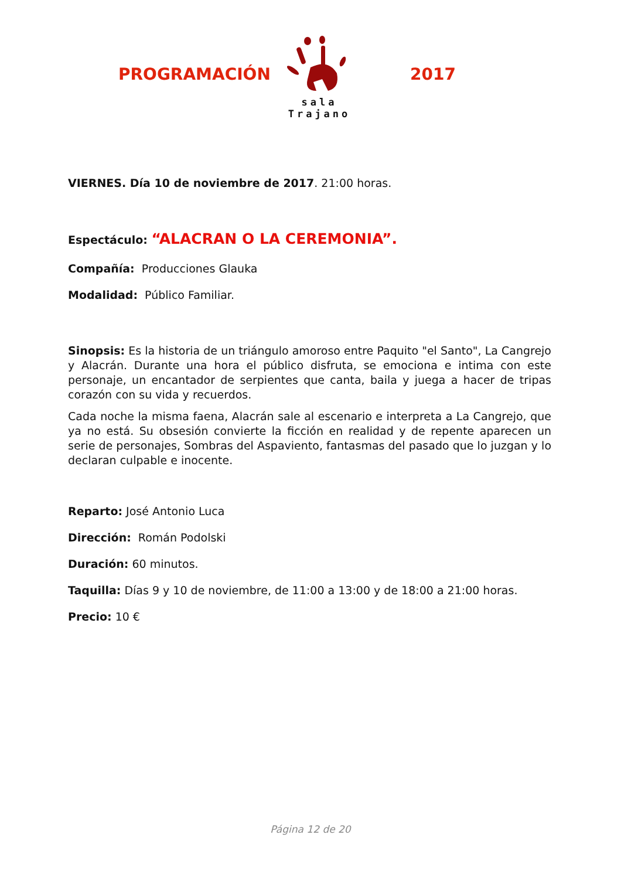PROGRAMACIÓN
sala Trajano
2017
VIERNES. Día 10 de noviembre de 2017. 21:00 horas.
Espectáculo: “ALACRAN O LA CEREMONIA”.
Compañía: Producciones Glauka
Modalidad: Público Familiar.
Sinopsis: Es la historia de un triángulo amoroso entre Paquito "el Santo", La Cangrejo y Alacrán. Durante una hora el público disfruta, se emociona e intima con este personaje, un encantador de serpientes que canta, baila y juega a hacer de tripas corazón con su vida y recuerdos.
Cada noche la misma faena, Alacrán sale al escenario e interpreta a La Cangrejo, que ya no está. Su obsesión convierte la ficción en realidad y de repente aparecen un serie de personajes, Sombras del Aspaviento, fantasmas del pasado que lo juzgan y lo declaran culpable e inocente.
Reparto: José Antonio Luca
Dirección: Román Podolski
Duración: 60 minutos.
Taquilla: Días 9 y 10 de noviembre, de 11:00 a 13:00 y de 18:00 a 21:00 horas.
Precio: 10 €
Página 12 de 20